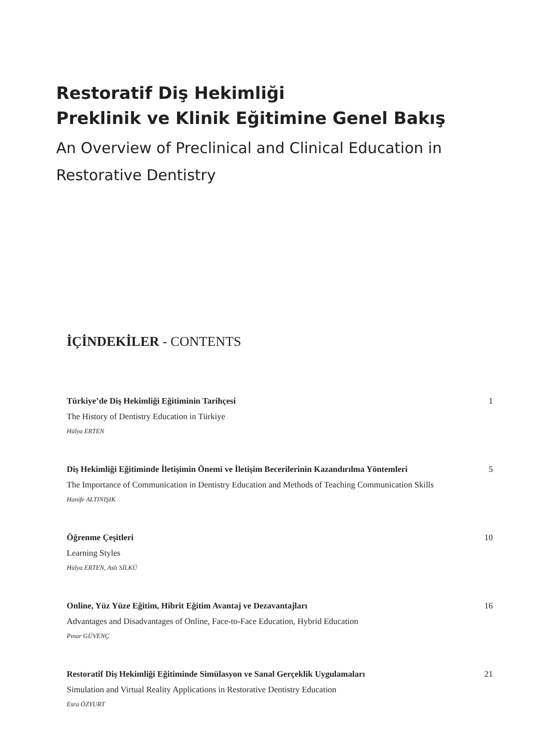Restoratif Diş Hekimliği
Preklinik ve Klinik Eğitimine Genel Bakış
An Overview of Preclinical and Clinical Education in Restorative Dentistry
İÇİNDEKİLER - CONTENTS
Türkiye’de Diş Hekimliği Eğitiminin Tarihçesi 1
The History of Dentistry Education in Türkiye
Hülya ERTEN
Diş Hekimliği Eğitiminde İletişimin Önemi ve İletişim Becerilerinin Kazandırılma Yöntemleri 5
The Importance of Communication in Dentistry Education and Methods of Teaching Communication Skills
Hanife ALTINIŞIK
Öğrenme Çeşitleri 10
Learning Styles
Hülya ERTEN, Aslı SİLKÜ
Online, Yüz Yüze Eğitim, Hibrit Eğitim Avantaj ve Dezavantajları 16
Advantages and Disadvantages of Online, Face-to-Face Education, Hybrid Education
Pınar GÜVENÇ
Restoratif Diş Hekimliği Eğitiminde Simülasyon ve Sanal Gerçeklik Uygulamaları 21
Simulation and Virtual Reality Applications in Restorative Dentistry Education
Esra ÖZYURT